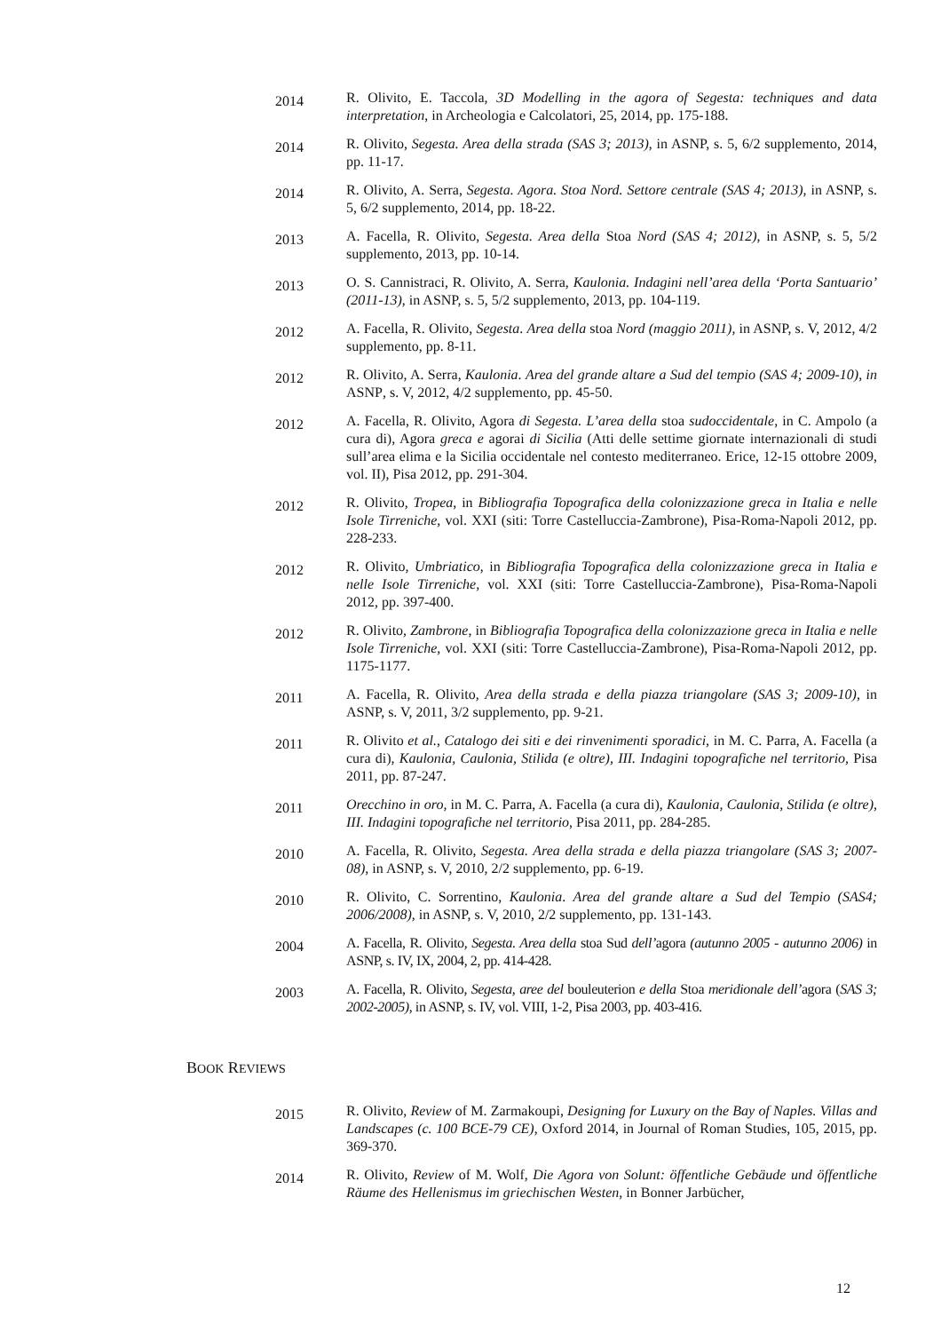2014
R. Olivito, E. Taccola, 3D Modelling in the agora of Segesta: techniques and data interpretation, in Archeologia e Calcolatori, 25, 2014, pp. 175-188.
2014
R. Olivito, Segesta. Area della strada (SAS 3; 2013), in ASNP, s. 5, 6/2 supplemento, 2014, pp. 11-17.
2014
R. Olivito, A. Serra, Segesta. Agora. Stoa Nord. Settore centrale (SAS 4; 2013), in ASNP, s. 5, 6/2 supplemento, 2014, pp. 18-22.
2013
A. Facella, R. Olivito, Segesta. Area della Stoa Nord (SAS 4; 2012), in ASNP, s. 5, 5/2 supplemento, 2013, pp. 10-14.
2013
O. S. Cannistraci, R. Olivito, A. Serra, Kaulonia. Indagini nell’area della ‘Porta Santuario’ (2011-13), in ASNP, s. 5, 5/2 supplemento, 2013, pp. 104-119.
2012
A. Facella, R. Olivito, Segesta. Area della stoa Nord (maggio 2011), in ASNP, s. V, 2012, 4/2 supplemento, pp. 8-11.
2012
R. Olivito, A. Serra, Kaulonia. Area del grande altare a Sud del tempio (SAS 4; 2009-10), in ASNP, s. V, 2012, 4/2 supplemento, pp. 45-50.
2012
A. Facella, R. Olivito, Agora di Segesta. L’area della stoa sudoccidentale, in C. Ampolo (a cura di), Agora greca e agorai di Sicilia (Atti delle settime giornate internazionali di studi sull’area elima e la Sicilia occidentale nel contesto mediterraneo. Erice, 12-15 ottobre 2009, vol. II), Pisa 2012, pp. 291-304.
2012
R. Olivito, Tropea, in Bibliografia Topografica della colonizzazione greca in Italia e nelle Isole Tirreniche, vol. XXI (siti: Torre Castelluccia-Zambrone), Pisa-Roma-Napoli 2012, pp. 228-233.
2012
R. Olivito, Umbriatico, in Bibliografia Topografica della colonizzazione greca in Italia e nelle Isole Tirreniche, vol. XXI (siti: Torre Castelluccia-Zambrone), Pisa-Roma-Napoli 2012, pp. 397-400.
2012
R. Olivito, Zambrone, in Bibliografia Topografica della colonizzazione greca in Italia e nelle Isole Tirreniche, vol. XXI (siti: Torre Castelluccia-Zambrone), Pisa-Roma-Napoli 2012, pp. 1175-1177.
2011
A. Facella, R. Olivito, Area della strada e della piazza triangolare (SAS 3; 2009-10), in ASNP, s. V, 2011, 3/2 supplemento, pp. 9-21.
2011
R. Olivito et al., Catalogo dei siti e dei rinvenimenti sporadici, in M. C. Parra, A. Facella (a cura di), Kaulonia, Caulonia, Stilida (e oltre), III. Indagini topografiche nel territorio, Pisa 2011, pp. 87-247.
2011
Orecchino in oro, in M. C. Parra, A. Facella (a cura di), Kaulonia, Caulonia, Stilida (e oltre), III. Indagini topografiche nel territorio, Pisa 2011, pp. 284-285.
2010
A. Facella, R. Olivito, Segesta. Area della strada e della piazza triangolare (SAS 3; 2007-08), in ASNP, s. V, 2010, 2/2 supplemento, pp. 6-19.
2010
R. Olivito, C. Sorrentino, Kaulonia. Area del grande altare a Sud del Tempio (SAS4; 2006/2008), in ASNP, s. V, 2010, 2/2 supplemento, pp. 131-143.
2004
A. Facella, R. Olivito, Segesta. Area della stoa Sud dell’agora (autunno 2005 - autunno 2006) in ASNP, s. IV, IX, 2004, 2, pp. 414-428.
2003
A. Facella, R. Olivito, Segesta, aree del bouleuterion e della Stoa meridionale dell’agora (SAS 3; 2002-2005), in ASNP, s. IV, vol. VIII, 1-2, Pisa 2003, pp. 403-416.
BOOK REVIEWS
2015
R. Olivito, Review of M. Zarmakoupi, Designing for Luxury on the Bay of Naples. Villas and Landscapes (c. 100 BCE-79 CE), Oxford 2014, in Journal of Roman Studies, 105, 2015, pp. 369-370.
2014
R. Olivito, Review of M. Wolf, Die Agora von Solunt: öffentliche Gebäude und öffentliche Räume des Hellenismus im griechischen Westen, in Bonner Jarbücher,
12